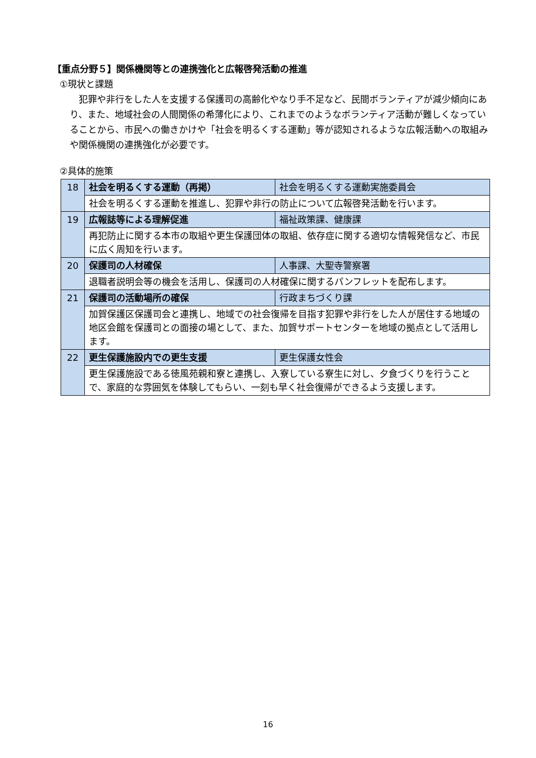【重点分野５】関係機関等との連携強化と広報啓発活動の推進
①現状と課題
犯罪や非行をした人を支援する保護司の高齢化やなり手不足など、民間ボランティアが減少傾向にあり、また、地域社会の人間関係の希薄化により、これまでのようなボランティア活動が難しくなっていることから、市民への働きかけや「社会を明るくする運動」等が認知されるような広報活動への取組みや関係機関の連携強化が必要です。
②具体的施策
| 18 | 社会を明るくする運動（再掲） | 社会を明るくする運動実施委員会 |
| | 社会を明るくする運動を推進し、犯罪や非行の防止について広報啓発活動を行います。 | |
| 19 | 広報誌等による理解促進 | 福祉政策課、健康課 |
| | 再犯防止に関する本市の取組や更生保護団体の取組、依存症に関する適切な情報発信など、市民に広く周知を行います。 | |
| 20 | 保護司の人材確保 | 人事課、大聖寺警察署 |
| | 退職者説明会等の機会を活用し、保護司の人材確保に関するパンフレットを配布します。 | |
| 21 | 保護司の活動場所の確保 | 行政まちづくり課 |
| | 加賀保護区保護司会と連携し、地域での社会復帰を目指す犯罪や非行をした人が居住する地域の地区会館を保護司との面接の場として、また、加賀サポートセンターを地域の拠点として活用します。 | |
| 22 | 更生保護施設内での更生支援 | 更生保護女性会 |
| | 更生保護施設である徳風苑親和寮と連携し、入寮している寮生に対し、夕食づくりを行うことで、家庭的な雰囲気を体験してもらい、一刻も早く社会復帰ができるよう支援します。 | |
16